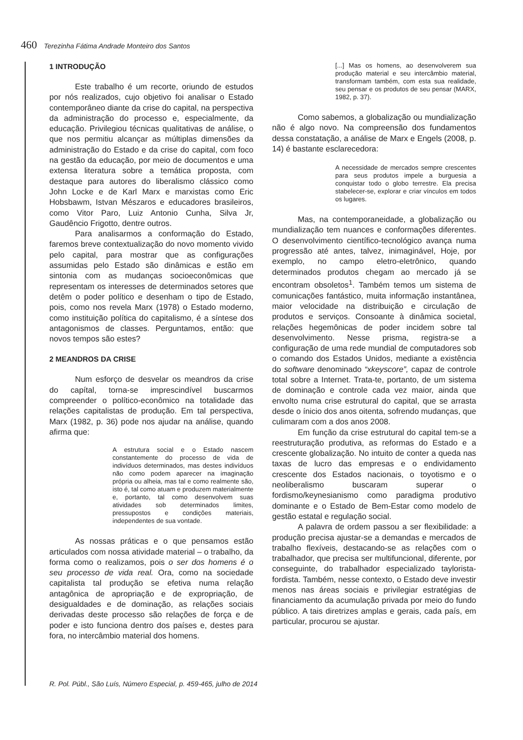460 Terezinha Fátima Andrade Monteiro dos Santos
1 INTRODUÇÃO
Este trabalho é um recorte, oriundo de estudos por nós realizados, cujo objetivo foi analisar o Estado contemporâneo diante da crise do capital, na perspectiva da administração do processo e, especialmente, da educação. Privilegiou técnicas qualitativas de análise, o que nos permitiu alcançar as múltiplas dimensões da administração do Estado e da crise do capital, com foco na gestão da educação, por meio de documentos e uma extensa literatura sobre a temática proposta, com destaque para autores do liberalismo clássico como John Locke e de Karl Marx e marxistas como Eric Hobsbawm, Istvan Mészaros e educadores brasileiros, como Vitor Paro, Luiz Antonio Cunha, Silva Jr, Gaudêncio Frigotto, dentre outros.
Para analisarmos a conformação do Estado, faremos breve contextualização do novo momento vivido pelo capital, para mostrar que as configurações assumidas pelo Estado são dinâmicas e estão em sintonia com as mudanças socioeconômicas que representam os interesses de determinados setores que detêm o poder político e desenham o tipo de Estado, pois, como nos revela Marx (1978) o Estado moderno, como instituição política do capitalismo, é a síntese dos antagonismos de classes. Perguntamos, então: que novos tempos são estes?
2 MEANDROS DA CRISE
Num esforço de desvelar os meandros da crise do capítal, torna-se imprescindível buscarmos compreender o político-econômico na totalidade das relações capitalistas de produção. Em tal perspectiva, Marx (1982, p. 36) pode nos ajudar na análise, quando afirma que:
A estrutura social e o Estado nascem constantemente do processo de vida de indivíduos determinados, mas destes indivíduos não como podem aparecer na imaginação própria ou alheia, mas tal e como realmente são, isto é, tal como atuam e produzem materialmente e, portanto, tal como desenvolvem suas atividades sob determinados limites, pressupostos e condições materiais, independentes de sua vontade.
As nossas práticas e o que pensamos estão articulados com nossa atividade material – o trabalho, da forma como o realizamos, pois o ser dos homens é o seu processo de vida real. Ora, como na sociedade capitalista tal produção se efetiva numa relação antagônica de apropriação e de expropriação, de desigualdades e de dominação, as relações sociais derivadas deste processo são relações de força e de poder e isto funciona dentro dos países e, destes para fora, no intercâmbio material dos homens.
[...] Mas os homens, ao desenvolverem sua produção material e seu intercâmbio material, transformam também, com esta sua realidade, seu pensar e os produtos de seu pensar (MARX, 1982, p. 37).
Como sabemos, a globalização ou mundialização não é algo novo. Na compreensão dos fundamentos dessa constatação, a análise de Marx e Engels (2008, p. 14) é bastante esclarecedora:
A necessidade de mercados sempre crescentes para seus produtos impele a burguesia a conquistar todo o globo terrestre. Ela precisa stabelecer-se, explorar e criar vínculos em todos os lugares.
Mas, na contemporaneidade, a globalização ou mundialização tem nuances e conformações diferentes. O desenvolvimento científico-tecnológico avança numa progressão até antes, talvez, inimaginável, Hoje, por exemplo, no campo eletro-eletrônico, quando determinados produtos chegam ao mercado já se encontram obsoletos<sup>1</sup>. Também temos um sistema de comunicações fantástico, muita informação instantânea, maior velocidade na distribuição e circulação de produtos e serviços. Consoante à dinâmica societal, relações hegemônicas de poder incidem sobre tal desenvolvimento. Nesse prisma, registra-se a configuração de uma rede mundial de computadores sob o comando dos Estados Unidos, mediante a existência do software denominado “xkeyscore”, capaz de controle total sobre a Internet. Trata-te, portanto, de um sistema de dominação e controle cada vez maior, ainda que envolto numa crise estrutural do capital, que se arrasta desde o ínicio dos anos oitenta, sofrendo mudanças, que culimaram com a dos anos 2008.
Em função da crise estrutural do capital tem-se a reestruturação produtiva, as reformas do Estado e a crescente globalização. No intuito de conter a queda nas taxas de lucro das empresas e o endividamento crescente dos Estados nacionais, o toyotismo e o neoliberalismo buscaram superar o fordismo/keynesianismo como paradigma produtivo dominante e o Estado de Bem-Estar como modelo de gestão estatal e regulação social.
A palavra de ordem passou a ser flexibilidade: a produção precisa ajustar-se a demandas e mercados de trabalho flexíveis, destacando-se as relações com o trabalhador, que precisa ser multifuncional, diferente, por conseguinte, do trabalhador especializado taylorista-fordista. Também, nesse contexto, o Estado deve investir menos nas áreas sociais e privilegiar estratégias de financiamento da acumulação privada por meio do fundo público. A tais diretrizes amplas e gerais, cada país, em particular, procurou se ajustar.
R. Pol. Públ., São Luís, Número Especial, p. 459-465, julho de 2014